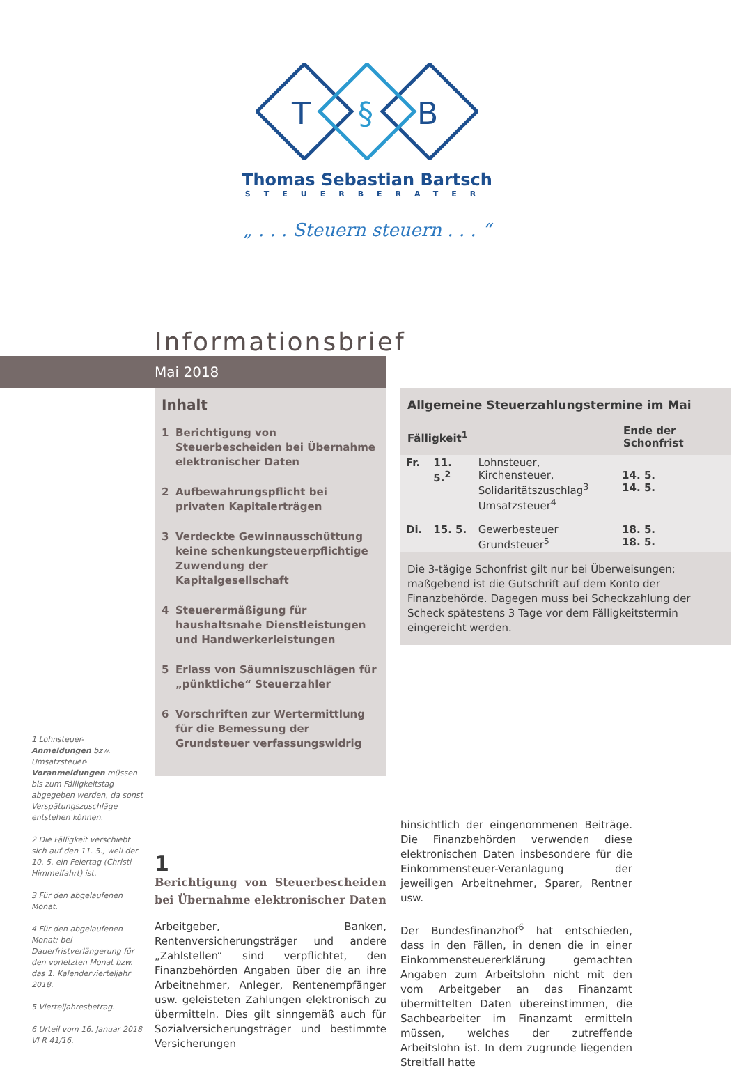T
§
B
Thomas Sebastian Bartsch
STEUERBERATER
„ . . . Steuern steuern . . . “
Informationsbrief
Mai 2018
Inhalt
1 Berichtigung von Steuerbescheiden bei Übernahme elektronischer Daten
2 Aufbewahrungspflicht bei privaten Kapitalerträgen
3 Verdeckte Gewinnausschüttung keine schenkungsteuerpflichtige Zuwendung der Kapitalgesellschaft
4 Steuerermäßigung für haushaltsnahe Dienstleistungen und Handwerker­leistungen
5 Erlass von Säumniszuschlägen für „pünktliche“ Steuerzahler
6 Vorschriften zur Wertermittlung für die Bemessung der Grundsteuer verfassungswidrig
Allgemeine Steuerzahlungstermine im Mai
| Fälligkeit<sup>1</sup> | | | Ende der Schonfrist |
| --- | --- | --- | --- |
| Fr. | 11. 5.<sup>2</sup> | Lohnsteuer, Kirchensteuer, Solidaritätszuschlag<sup>3</sup> Umsatzsteuer<sup>4</sup> | 14. 5. 14. 5. |
| Di. | 15. 5. | Gewerbesteuer Grundsteuer<sup>5</sup> | 18. 5. 18. 5. |
Die 3-tägige Schonfrist gilt nur bei Überweisungen; maßgebend ist die Gutschrift auf dem Konto der Finanzbehörde. Dagegen muss bei Scheckzahlung der Scheck spätestens 3 Tage vor dem Fälligkeitstermin eingereicht werden.
1 Lohnsteuer-Anmeldungen bzw. Umsatzsteuer-Voranmeldungen müssen bis zum Fälligkeitstag abgegeben werden, da sonst Verspätungszuschläge entstehen können.
2 Die Fälligkeit verschiebt sich auf den 11. 5., weil der 10. 5. ein Feiertag (Christi Himmelfahrt) ist.
3 Für den abgelaufenen Monat.
4 Für den abgelaufenen Monat; bei Dauerfristverlängerung für den vorletzten Monat bzw. das 1. Kalendervierteljahr 2018.
5 Vierteljahresbetrag.
6 Urteil vom 16. Januar 2018 VI R 41/16.
1
Berichtigung von Steuerbescheiden bei Übernahme elektronischer Daten
Arbeitgeber, Banken, Rentenversicherungsträger und andere „Zahlstellen“ sind verpflichtet, den Finanzbehörden Angaben über die an ihre Arbeitnehmer, Anleger, Rentenempfänger usw. geleisteten Zahlungen elektronisch zu übermitteln. Dies gilt sinngemäß auch für Sozialversicherungsträger und bestimmte Versicherungen
hinsichtlich der eingenommenen Beiträge. Die Finanzbehörden verwenden diese elektronischen Daten insbesondere für die Einkommensteuer-Veranlagung der jeweiligen Arbeitnehmer, Sparer, Rentner usw.
Der Bundesfinanzhof<sup>6</sup> hat entschieden, dass in den Fällen, in denen die in einer Einkommensteuererklärung gemachten Angaben zum Arbeitslohn nicht mit den vom Arbeitgeber an das Finanzamt übermittelten Daten übereinstimmen, die Sachbearbeiter im Finanzamt ermitteln müssen, welches der zutreffende Arbeitslohn ist. In dem zugrunde liegenden Streitfall hatte